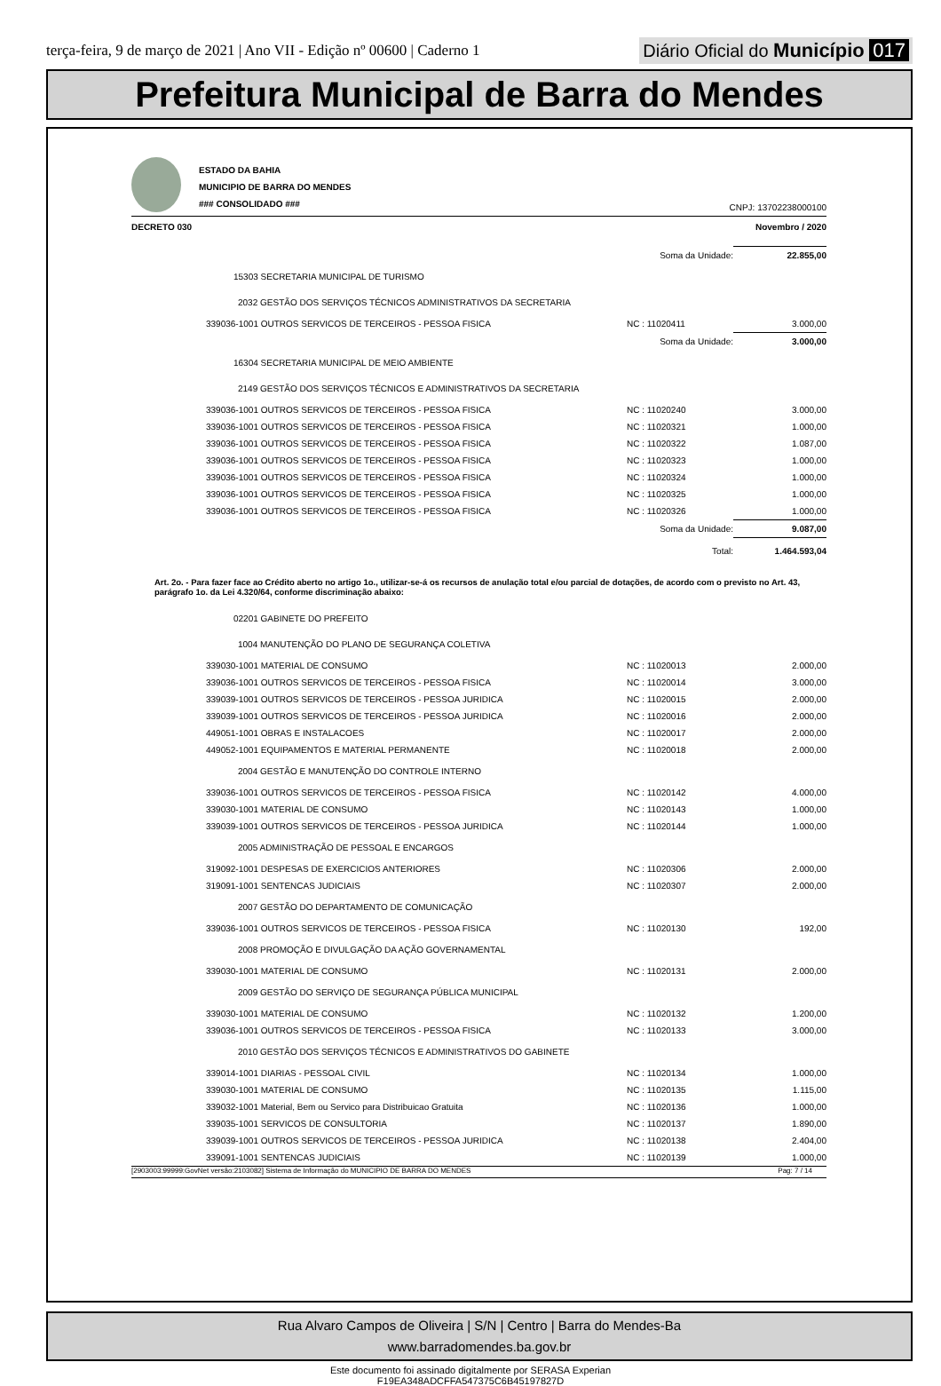terça-feira, 9 de março de 2021 | Ano VII - Edição nº 00600 | Caderno 1
Diário Oficial do Município 017
Prefeitura Municipal de Barra do Mendes
ESTADO DA BAHIA
MUNICIPIO DE BARRA DO MENDES
### CONSOLIDADO ###
CNPJ: 13702238000100
DECRETO 030 Novembro / 2020
| | Soma da Unidade: | 22.855,00 |
| 15303 SECRETARIA MUNICIPAL DE TURISMO | | |
| 2032 GESTÃO DOS SERVIÇOS TÉCNICOS ADMINISTRATIVOS DA SECRETARIA | | |
| 339036-1001 OUTROS SERVICOS DE TERCEIROS - PESSOA FISICA | NC : 11020411 | 3.000,00 |
| | Soma da Unidade: | 3.000,00 |
| 16304 SECRETARIA MUNICIPAL DE MEIO AMBIENTE | | |
| 2149 GESTÃO DOS SERVIÇOS TÉCNICOS E ADMINISTRATIVOS DA SECRETARIA | | |
| 339036-1001 OUTROS SERVICOS DE TERCEIROS - PESSOA FISICA | NC : 11020240 | 3.000,00 |
| 339036-1001 OUTROS SERVICOS DE TERCEIROS - PESSOA FISICA | NC : 11020321 | 1.000,00 |
| 339036-1001 OUTROS SERVICOS DE TERCEIROS - PESSOA FISICA | NC : 11020322 | 1.087,00 |
| 339036-1001 OUTROS SERVICOS DE TERCEIROS - PESSOA FISICA | NC : 11020323 | 1.000,00 |
| 339036-1001 OUTROS SERVICOS DE TERCEIROS - PESSOA FISICA | NC : 11020324 | 1.000,00 |
| 339036-1001 OUTROS SERVICOS DE TERCEIROS - PESSOA FISICA | NC : 11020325 | 1.000,00 |
| 339036-1001 OUTROS SERVICOS DE TERCEIROS - PESSOA FISICA | NC : 11020326 | 1.000,00 |
| | Soma da Unidade: | 9.087,00 |
| | Total: | 1.464.593,04 |
Art. 2o. - Para fazer face ao Crédito aberto no artigo 1o., utilizar-se-á os recursos de anulação total e/ou parcial de dotações, de acordo com o previsto no Art. 43, parágrafo 1o. da Lei 4.320/64, conforme discriminação abaixo:
| 02201 GABINETE DO PREFEITO | | |
| 1004 MANUTENÇÃO DO PLANO DE SEGURANÇA COLETIVA | | |
| 339030-1001 MATERIAL DE CONSUMO | NC : 11020013 | 2.000,00 |
| 339036-1001 OUTROS SERVICOS DE TERCEIROS - PESSOA FISICA | NC : 11020014 | 3.000,00 |
| 339039-1001 OUTROS SERVICOS DE TERCEIROS - PESSOA JURIDICA | NC : 11020015 | 2.000,00 |
| 339039-1001 OUTROS SERVICOS DE TERCEIROS - PESSOA JURIDICA | NC : 11020016 | 2.000,00 |
| 449051-1001 OBRAS E INSTALACOES | NC : 11020017 | 2.000,00 |
| 449052-1001 EQUIPAMENTOS E MATERIAL PERMANENTE | NC : 11020018 | 2.000,00 |
| 2004 GESTÃO E MANUTENÇÃO DO CONTROLE INTERNO | | |
| 339036-1001 OUTROS SERVICOS DE TERCEIROS - PESSOA FISICA | NC : 11020142 | 4.000,00 |
| 339030-1001 MATERIAL DE CONSUMO | NC : 11020143 | 1.000,00 |
| 339039-1001 OUTROS SERVICOS DE TERCEIROS - PESSOA JURIDICA | NC : 11020144 | 1.000,00 |
| 2005 ADMINISTRAÇÃO DE PESSOAL E ENCARGOS | | |
| 319092-1001 DESPESAS DE EXERCICIOS ANTERIORES | NC : 11020306 | 2.000,00 |
| 319091-1001 SENTENCAS JUDICIAIS | NC : 11020307 | 2.000,00 |
| 2007 GESTÃO DO DEPARTAMENTO DE COMUNICAÇÃO | | |
| 339036-1001 OUTROS SERVICOS DE TERCEIROS - PESSOA FISICA | NC : 11020130 | 192,00 |
| 2008 PROMOÇÃO E DIVULGAÇÃO DA AÇÃO GOVERNAMENTAL | | |
| 339030-1001 MATERIAL DE CONSUMO | NC : 11020131 | 2.000,00 |
| 2009 GESTÃO DO SERVIÇO DE SEGURANÇA PÚBLICA MUNICIPAL | | |
| 339030-1001 MATERIAL DE CONSUMO | NC : 11020132 | 1.200,00 |
| 339036-1001 OUTROS SERVICOS DE TERCEIROS - PESSOA FISICA | NC : 11020133 | 3.000,00 |
| 2010 GESTÃO DOS SERVIÇOS TÉCNICOS E ADMINISTRATIVOS DO GABINETE | | |
| 339014-1001 DIARIAS - PESSOAL CIVIL | NC : 11020134 | 1.000,00 |
| 339030-1001 MATERIAL DE CONSUMO | NC : 11020135 | 1.115,00 |
| 339032-1001 Material, Bem ou Servico para Distribuicao Gratuita | NC : 11020136 | 1.000,00 |
| 339035-1001 SERVICOS DE CONSULTORIA | NC : 11020137 | 1.890,00 |
| 339039-1001 OUTROS SERVICOS DE TERCEIROS - PESSOA JURIDICA | NC : 11020138 | 2.404,00 |
| 339091-1001 SENTENCAS JUDICIAIS | NC : 11020139 | 1.000,00 |
[2903003:99999:GovNet versão:2103082] Sistema de Informação do MUNICIPIO DE BARRA DO MENDES Pag: 7 / 14
Rua Alvaro Campos de Oliveira | S/N | Centro | Barra do Mendes-Ba
www.barradomendes.ba.gov.br
Este documento foi assinado digitalmente por SERASA Experian
F19EA348ADCFFA547375C6B45197827D